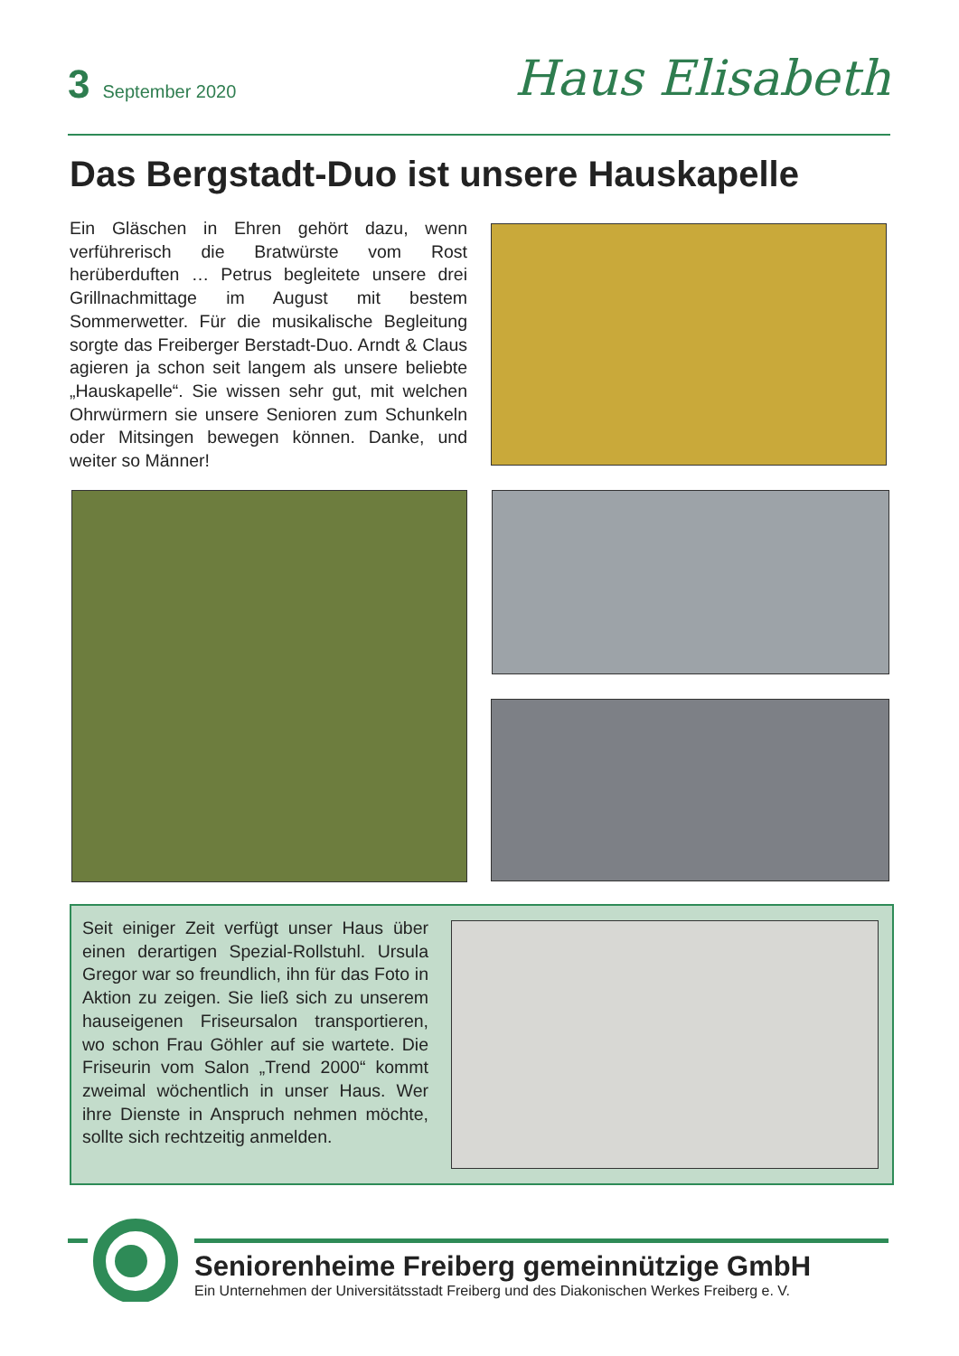3 September 2020
Haus Elisabeth
Das Bergstadt-Duo ist unsere Hauskapelle
Ein Gläschen in Ehren gehört dazu, wenn verführerisch die Bratwürste vom Rost herüberduften … Petrus begleitete unsere drei Grillnachmittage im August mit bestem Sommerwetter. Für die musikalische Begleitung sorgte das Freiberger Berstadt-Duo. Arndt & Claus agieren ja schon seit langem als unsere beliebte „Hauskapelle“. Sie wissen sehr gut, mit welchen Ohrwürmern sie unsere Senioren zum Schunkeln oder Mitsingen bewegen können. Danke, und weiter so Männer!
Seit einiger Zeit verfügt unser Haus über einen derartigen Spezial-Rollstuhl. Ursula Gregor war so freundlich, ihn für das Foto in Aktion zu zeigen. Sie ließ sich zu unserem hauseigenen Friseursalon transportieren, wo schon Frau Göhler auf sie wartete. Die Friseurin vom Salon „Trend 2000“ kommt zweimal wöchentlich in unser Haus. Wer ihre Dienste in Anspruch nehmen möchte, sollte sich rechtzeitig anmelden.
Seniorenheime Freiberg gemeinnützige GmbH
Ein Unternehmen der Universitätsstadt Freiberg und des Diakonischen Werkes Freiberg e. V.